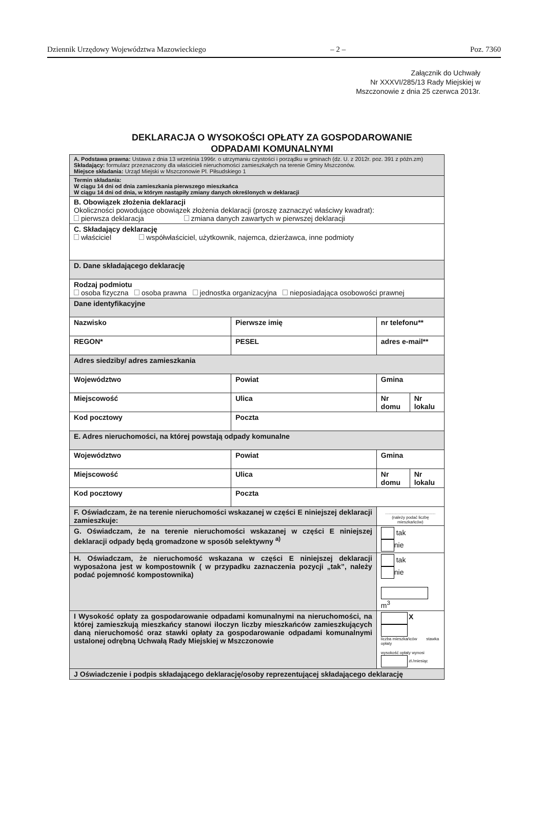Dziennik Urzędowy Województwa Mazowieckiego – 2 – Poz. 7360
Załącznik do Uchwały
Nr XXXVI/285/13 Rady Miejskiej w
Mszczonowie z dnia 25 czerwca 2013r.
DEKLARACJA O WYSOKOŚCI OPŁATY ZA GOSPODAROWANIE
ODPADAMI KOMUNALNYMI
| A. Podstawa prawna: Ustawa z dnia 13 września 1996r. o utrzymaniu czystości i porządku w gminach (dz. U. z 2012r. poz. 391 z późn.zm) Składający: formularz przeznaczony dla właścicieli nieruchomości zamieszkałych na terenie Gminy Mszczonów. Miejsce składania: Urząd Miejski w Mszczonowie Pl. Piłsudskiego 1 | | | |
| Termin składania: W ciągu 14 dni od dnia zamieszkania pierwszego mieszkańca W ciągu 14 dni od dnia, w którym nastąpiły zmiany danych określonych w deklaracji | | | |
| B. Obowiązek złożenia deklaracji Okoliczności powodujące obowiązek złożenia deklaracji (proszę zaznaczyć właściwy kwadrat): pierwsza deklaracja zmiana danych zawartych w pierwszej deklaracji | | | |
| C. Składający deklarację właściciel współwłaściciel, użytkownik, najemca, dzierżawca, inne podmioty | | | |
| D. Dane składającego deklarację | | | |
| Rodzaj podmiotu osoba fizyczna osoba prawna jednostka organizacyjna nieposiadająca osobowości prawnej | | | |
| Dane identyfikacyjne | | | |
| Nazwisko | Pierwsze imię | nr telefonu** | |
| REGON* | PESEL | adres e-mail** | |
| Adres siedziby/ adres zamieszkania | | | |
| Województwo | Powiat | Gmina | |
| Miejscowość | Ulica | Nr domu | Nr lokalu |
| Kod pocztowy | Poczta | | |
| E. Adres nieruchomości, na której powstają odpady komunalne | | | |
| Województwo | Powiat | Gmina | |
| Miejscowość | Ulica | Nr domu | Nr lokalu |
| Kod pocztowy | Poczta | | |
| F. Oświadczam, że na terenie nieruchomości wskazanej w części E niniejszej deklaracji zamieszkuje: | | ............................................ (należy podać liczbę mieszkańców) | |
| G. Oświadczam, że na terenie nieruchomości wskazanej w części E niniejszej deklaracji odpady będą gromadzone w sposób selektywny <sup>a)</sup> | | tak nie | |
| H. Oświadczam, że nieruchomość wskazana w części E niniejszej deklaracji wyposażona jest w kompostownik ( w przypadku zaznaczenia pozycji „tak”, należy podać pojemność kompostownika) | | tak nie m<sup>3</sup> | |
| I Wysokość opłaty za gospodarowanie odpadami komunalnymi na nieruchomości, na której zamieszkują mieszkańcy stanowi iloczyn liczby mieszkańców zamieszkujących daną nieruchomość oraz stawki opłaty za gospodarowanie odpadami komunalnymi ustalonej odrębną Uchwałą Rady Miejskiej w Mszczonowie | | X liczba mieszkańców stawka opłaty wysokość opłaty wynosi zł./miesiąc | |
| J Oświadczenie i podpis składającego deklarację/osoby reprezentującej składającego deklarację | | | |